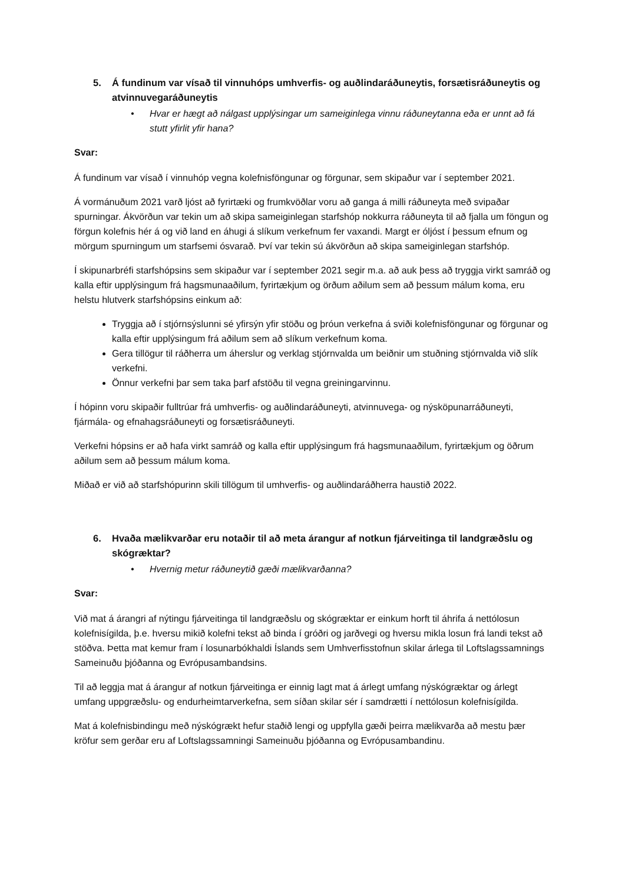5. Á fundinum var vísað til vinnuhóps umhverfis- og auðlindaráðuneytis, forsætisráðuneytis og atvinnuvegaráðuneytis
• Hvar er hægt að nálgast upplýsingar um sameiginlega vinnu ráðuneytanna eða er unnt að fá stutt yfirlit yfir hana?
Svar:
Á fundinum var vísað í vinnuhóp vegna kolefnisföngunar og förgunar, sem skipaður var í september 2021.
Á vormánuðum 2021 varð ljóst að fyrirtæki og frumkvöðlar voru að ganga á milli ráðuneyta með svipaðar spurningar. Ákvörðun var tekin um að skipa sameiginlegan starfshóp nokkurra ráðuneyta til að fjalla um föngun og förgun kolefnis hér á og við land en áhugi á slíkum verkefnum fer vaxandi. Margt er óljóst í þessum efnum og mörgum spurningum um starfsemi ósvarað. Því var tekin sú ákvörðun að skipa sameiginlegan starfshóp.
Í skipunarbréfi starfshópsins sem skipaður var í september 2021 segir m.a. að auk þess að tryggja virkt samráð og kalla eftir upplýsingum frá hagsmunaaðilum, fyrirtækjum og örðum aðilum sem að þessum málum koma, eru helstu hlutverk starfshópsins einkum að:
Tryggja að í stjórnsýslunni sé yfirsýn yfir stöðu og þróun verkefna á sviði kolefnisföngunar og förgunar og kalla eftir upplýsingum frá aðilum sem að slíkum verkefnum koma.
Gera tillögur til ráðherra um áherslur og verklag stjórnvalda um beiðnir um stuðning stjórnvalda við slík verkefni.
Önnur verkefni þar sem taka þarf afstöðu til vegna greiningarvinnu.
Í hópinn voru skipaðir fulltrúar frá umhverfis- og auðlindaráðuneyti, atvinnuvega- og nýsköpunarráðuneyti, fjármála- og efnahagsráðuneyti og forsætisráðuneyti.
Verkefni hópsins er að hafa virkt samráð og kalla eftir upplýsingum frá hagsmunaaðilum, fyrirtækjum og öðrum aðilum sem að þessum málum koma.
Miðað er við að starfshópurinn skili tillögum til umhverfis- og auðlindaráðherra haustið 2022.
6. Hvaða mælikvarðar eru notaðir til að meta árangur af notkun fjárveitinga til landgræðslu og skógræktar?
• Hvernig metur ráðuneytið gæði mælikvarðanna?
Svar:
Við mat á árangri af nýtingu fjárveitinga til landgræðslu og skógræktar er einkum horft til áhrifa á nettólosun kolefnisígilda, þ.e. hversu mikið kolefni tekst að binda í gróðri og jarðvegi og hversu mikla losun frá landi tekst að stöðva. Þetta mat kemur fram í losunarbókhaldi Íslands sem Umhverfisstofnun skilar árlega til Loftslagssamnings Sameinuðu þjóðanna og Evrópusambandsins.
Til að leggja mat á árangur af notkun fjárveitinga er einnig lagt mat á árlegt umfang nýskógræktar og árlegt umfang uppgræðslu- og endurheimtarverkefna, sem síðan skilar sér í samdrætti í nettólosun kolefnisígilda.
Mat á kolefnisbindingu með nýskógrækt hefur staðið lengi og uppfylla gæði þeirra mælikvarða að mestu þær kröfur sem gerðar eru af Loftslagssamningi Sameinuðu þjóðanna og Evrópusambandinu.